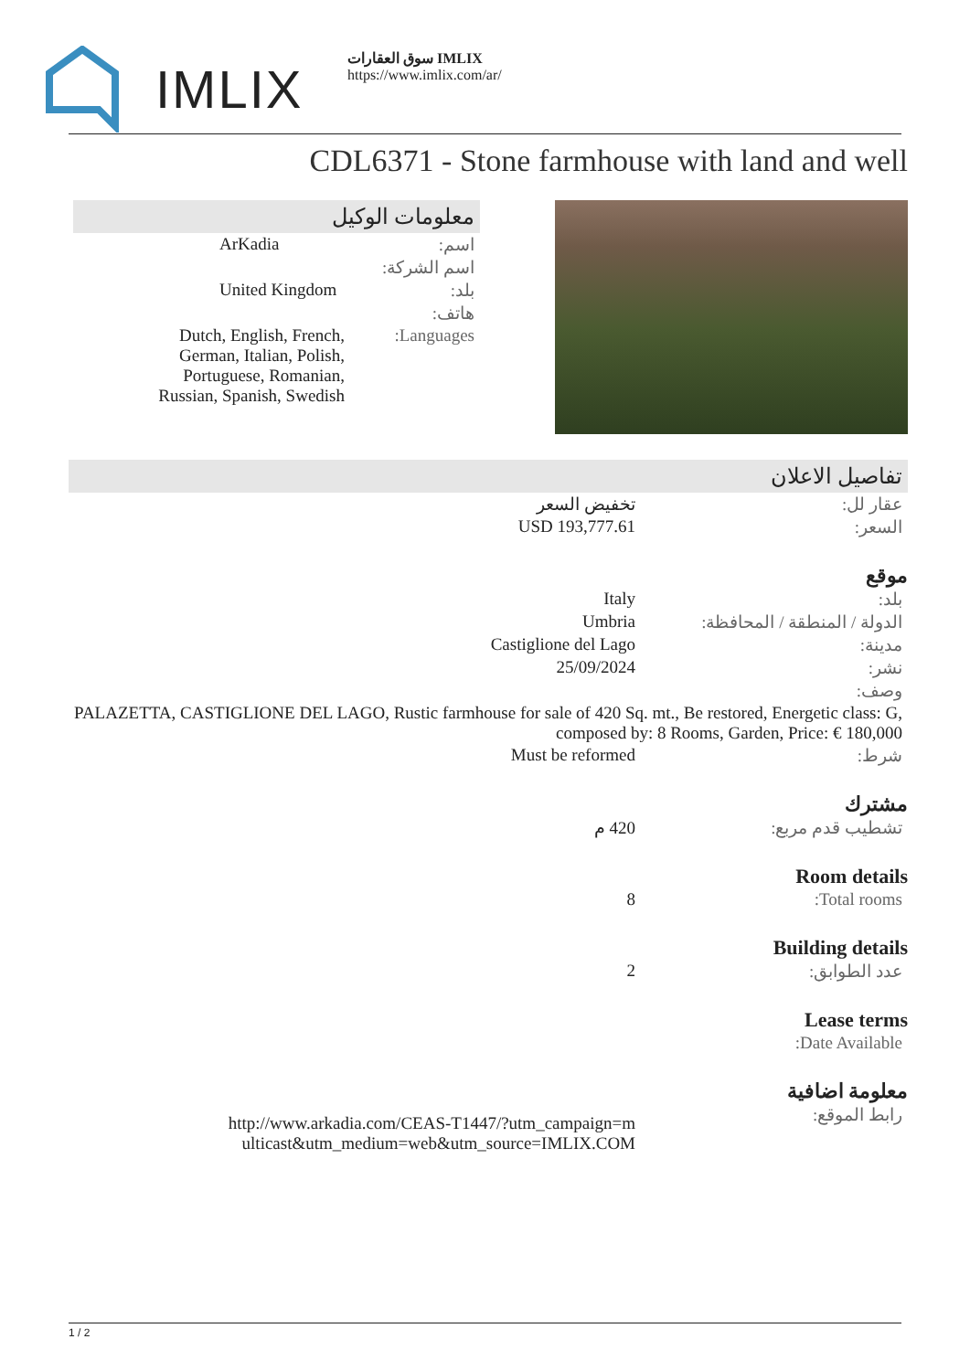IMLIX
سوق العقارات IMLIX
https://www.imlix.com/ar/
CDL6371 - Stone farmhouse with land and well
معلومات الوكيل
| اسم: | ArKadia |
| اسم الشركة: | |
| بلد: | United Kingdom |
| هاتف: | |
| Languages: | Dutch, English, French, German, Italian, Polish, Portuguese, Romanian, Russian, Spanish, Swedish |
تفاصيل الاعلان
| عقار لل: | تخفيض السعر |
| السعر: | USD 193,777.61 |
موقع
| بلد: | Italy |
| الدولة / المنطقة / المحافظة: | Umbria |
| مدينة: | Castiglione del Lago |
| نشر: | 25/09/2024 |
| وصف: | |
| PALAZETTA, CASTIGLIONE DEL LAGO, Rustic farmhouse for sale of 420 Sq. mt., Be restored, Energetic class: G, composed by: 8 Rooms, Garden, Price: € 180,000 | |
| شرط: | Must be reformed |
مشترك
| تشطيب قدم مربع: | 420 م |
Room details
| Total rooms: | 8 |
Building details
| عدد الطوابق: | 2 |
Lease terms
| Date Available: | |
معلومة اضافية
| رابط الموقع: | http://www.arkadia.com/CEAS-T1447/?utm_campaign=multicast&utm_medium=web&utm_source=IMLIX.COM |
1 / 2